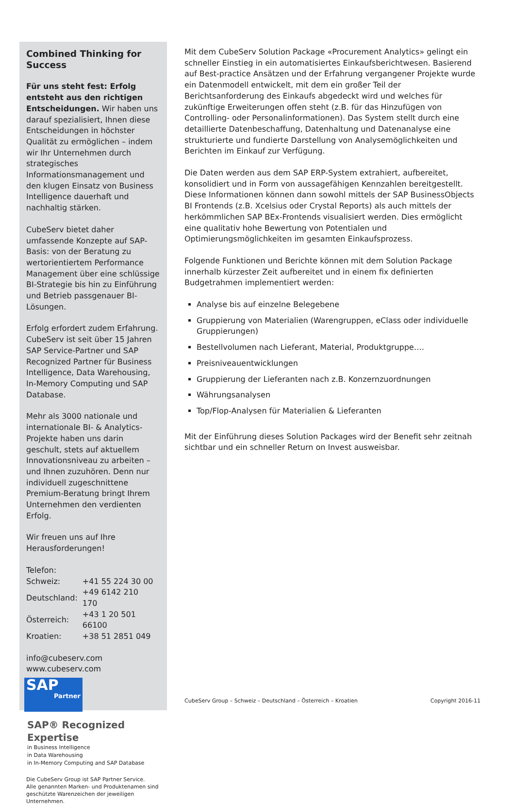Combined Thinking for Success
Für uns steht fest: Erfolg entsteht aus den richtigen Entscheidungen. Wir haben uns darauf spezialisiert, Ihnen diese Entscheidungen in höchster Qualität zu ermöglichen – indem wir Ihr Unternehmen durch strategisches Informationsmanagement und den klugen Einsatz von Business Intelligence dauerhaft und nachhaltig stärken.
CubeServ bietet daher umfassende Konzepte auf SAP-Basis: von der Beratung zu wertorientiertem Performance Management über eine schlüssige BI-Strategie bis hin zu Einführung und Betrieb passgenauer BI-Lösungen.
Erfolg erfordert zudem Erfahrung. CubeServ ist seit über 15 Jahren SAP Service-Partner und SAP Recognized Partner für Business Intelligence, Data Warehousing, In-Memory Computing und SAP Database.
Mehr als 3000 nationale und internationale BI- & Analytics-Projekte haben uns darin geschult, stets auf aktuellem Innovationsniveau zu arbeiten – und Ihnen zuzuhören. Denn nur individuell zugeschnittene Premium-Beratung bringt Ihrem Unternehmen den verdienten Erfolg.
Wir freuen uns auf Ihre Herausforderungen!
Telefon:
| Schweiz: | +41 55 224 30 00 |
| Deutschland: | +49 6142 210 170 |
| Österreich: | +43 1 20 501 66100 |
| Kroatien: | +38 51 2851 049 |
info@cubeserv.com
www.cubeserv.com
SAP
Partner
SAP® Recognized Expertise
in Business Intelligence
in Data Warehousing
in In-Memory Computing and SAP Database
Die CubeServ Group ist SAP Partner Service.
Alle genannten Marken- und Produktenamen sind geschützte Warenzeichen der jeweiligen Unternehmen.
Mit dem CubeServ Solution Package «Procurement Analytics» gelingt ein schneller Einstieg in ein automatisiertes Einkaufsberichtwesen. Basierend auf Best-practice Ansätzen und der Erfahrung vergangener Projekte wurde ein Datenmodell entwickelt, mit dem ein großer Teil der Berichtsanforderung des Einkaufs abgedeckt wird und welches für zukünftige Erweiterungen offen steht (z.B. für das Hinzufügen von Controlling- oder Personalinformationen). Das System stellt durch eine detaillierte Datenbeschaffung, Datenhaltung und Datenanalyse eine strukturierte und fundierte Darstellung von Analysemöglichkeiten und Berichten im Einkauf zur Verfügung.
Die Daten werden aus dem SAP ERP-System extrahiert, aufbereitet, konsolidiert und in Form von aussagefähigen Kennzahlen bereitgestellt. Diese Informationen können dann sowohl mittels der SAP BusinessObjects BI Frontends (z.B. Xcelsius oder Crystal Reports) als auch mittels der herkömmlichen SAP BEx-Frontends visualisiert werden. Dies ermöglicht eine qualitativ hohe Bewertung von Potentialen und Optimierungsmöglichkeiten im gesamten Einkaufsprozess.
Folgende Funktionen und Berichte können mit dem Solution Package innerhalb kürzester Zeit aufbereitet und in einem fix definierten Budgetrahmen implementiert werden:
Analyse bis auf einzelne Belegebene
Gruppierung von Materialien (Warengruppen, eClass oder individuelle Gruppierungen)
Bestellvolumen nach Lieferant, Material, Produktgruppe….
Preisniveauentwicklungen
Gruppierung der Lieferanten nach z.B. Konzernzuordnungen
Währungsanalysen
Top/Flop-Analysen für Materialien & Lieferanten
Mit der Einführung dieses Solution Packages wird der Benefit sehr zeitnah sichtbar und ein schneller Return on Invest ausweisbar.
CubeServ Group – Schweiz – Deutschland – Österreich – Kroatien Copyright 2016-11